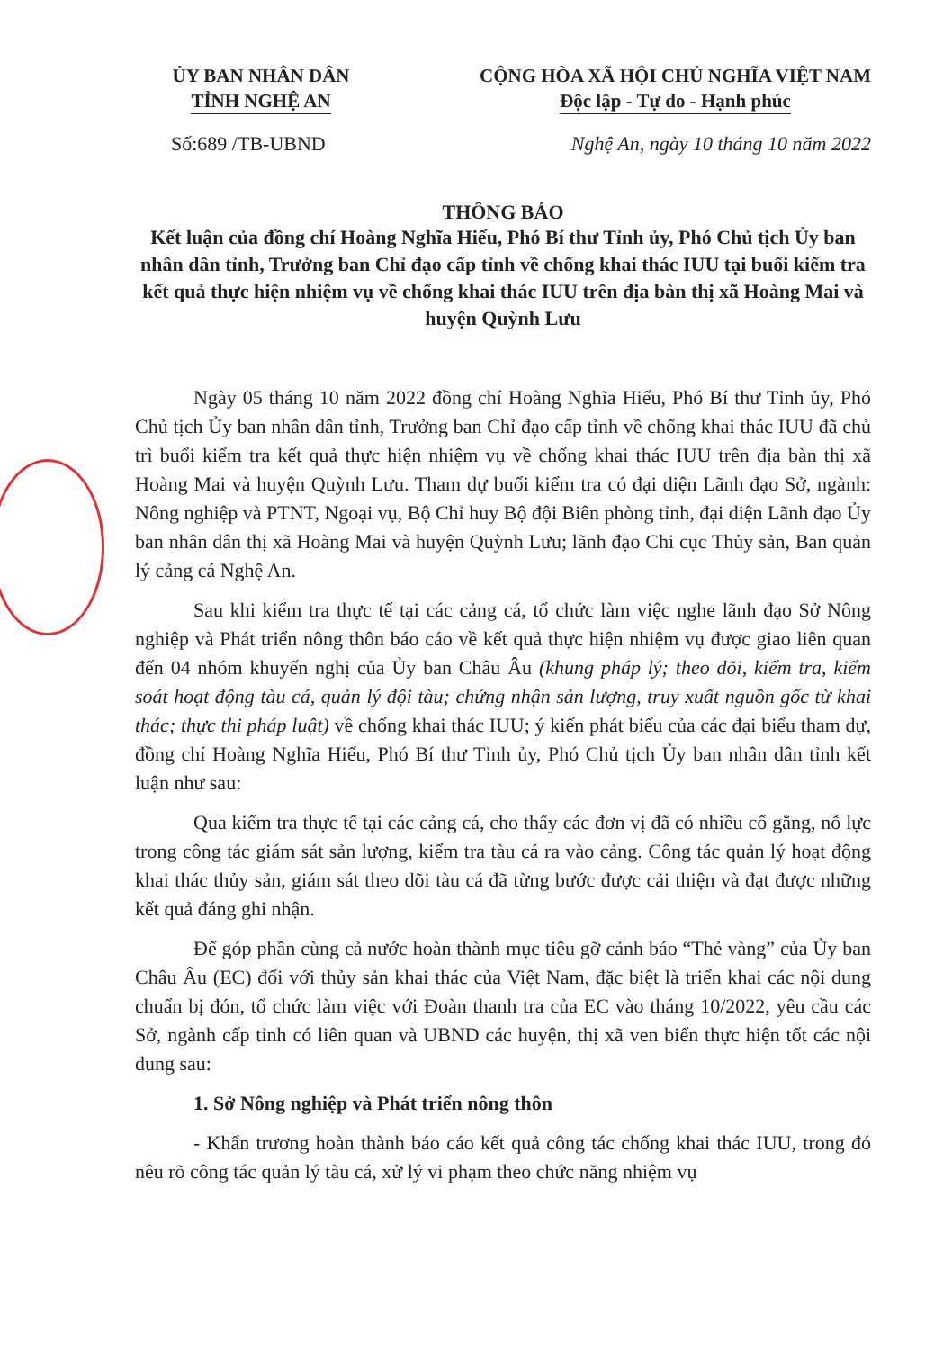ỦY BAN NHÂN DÂN
TỈNH NGHỆ AN
CỘNG HÒA XÃ HỘI CHỦ NGHĨA VIỆT NAM
Độc lập - Tự do - Hạnh phúc
Số:689 /TB-UBND Nghệ An, ngày 10 tháng 10 năm 2022
THÔNG BÁO
Kết luận của đồng chí Hoàng Nghĩa Hiếu, Phó Bí thư Tỉnh ủy, Phó Chủ tịch Ủy ban nhân dân tỉnh, Trưởng ban Chỉ đạo cấp tỉnh về chống khai thác IUU tại buổi kiểm tra kết quả thực hiện nhiệm vụ về chống khai thác IUU trên địa bàn thị xã Hoàng Mai và huyện Quỳnh Lưu
Ngày 05 tháng 10 năm 2022 đồng chí Hoàng Nghĩa Hiếu, Phó Bí thư Tỉnh ủy, Phó Chủ tịch Ủy ban nhân dân tỉnh, Trưởng ban Chỉ đạo cấp tỉnh về chống khai thác IUU đã chủ trì buổi kiểm tra kết quả thực hiện nhiệm vụ về chống khai thác IUU trên địa bàn thị xã Hoàng Mai và huyện Quỳnh Lưu. Tham dự buổi kiểm tra có đại diện Lãnh đạo Sở, ngành: Nông nghiệp và PTNT, Ngoại vụ, Bộ Chỉ huy Bộ đội Biên phòng tỉnh, đại diện Lãnh đạo Ủy ban nhân dân thị xã Hoàng Mai và huyện Quỳnh Lưu; lãnh đạo Chi cục Thủy sản, Ban quản lý cảng cá Nghệ An.
Sau khi kiểm tra thực tế tại các cảng cá, tổ chức làm việc nghe lãnh đạo Sở Nông nghiệp và Phát triển nông thôn báo cáo về kết quả thực hiện nhiệm vụ được giao liên quan đến 04 nhóm khuyến nghị của Ủy ban Châu Âu (khung pháp lý; theo dõi, kiểm tra, kiểm soát hoạt động tàu cá, quản lý đội tàu; chứng nhận sản lượng, truy xuất nguồn gốc từ khai thác; thực thi pháp luật) về chống khai thác IUU; ý kiến phát biểu của các đại biểu tham dự, đồng chí Hoàng Nghĩa Hiếu, Phó Bí thư Tỉnh ủy, Phó Chủ tịch Ủy ban nhân dân tỉnh kết luận như sau:
Qua kiểm tra thực tế tại các cảng cá, cho thấy các đơn vị đã có nhiều cố gắng, nỗ lực trong công tác giám sát sản lượng, kiểm tra tàu cá ra vào cảng. Công tác quản lý hoạt động khai thác thủy sản, giám sát theo dõi tàu cá đã từng bước được cải thiện và đạt được những kết quả đáng ghi nhận.
Để góp phần cùng cả nước hoàn thành mục tiêu gỡ cảnh báo “Thẻ vàng” của Ủy ban Châu Âu (EC) đối với thủy sản khai thác của Việt Nam, đặc biệt là triển khai các nội dung chuẩn bị đón, tổ chức làm việc với Đoàn thanh tra của EC vào tháng 10/2022, yêu cầu các Sở, ngành cấp tỉnh có liên quan và UBND các huyện, thị xã ven biển thực hiện tốt các nội dung sau:
1. Sở Nông nghiệp và Phát triển nông thôn
- Khẩn trương hoàn thành báo cáo kết quả công tác chống khai thác IUU, trong đó nêu rõ công tác quản lý tàu cá, xử lý vi phạm theo chức năng nhiệm vụ